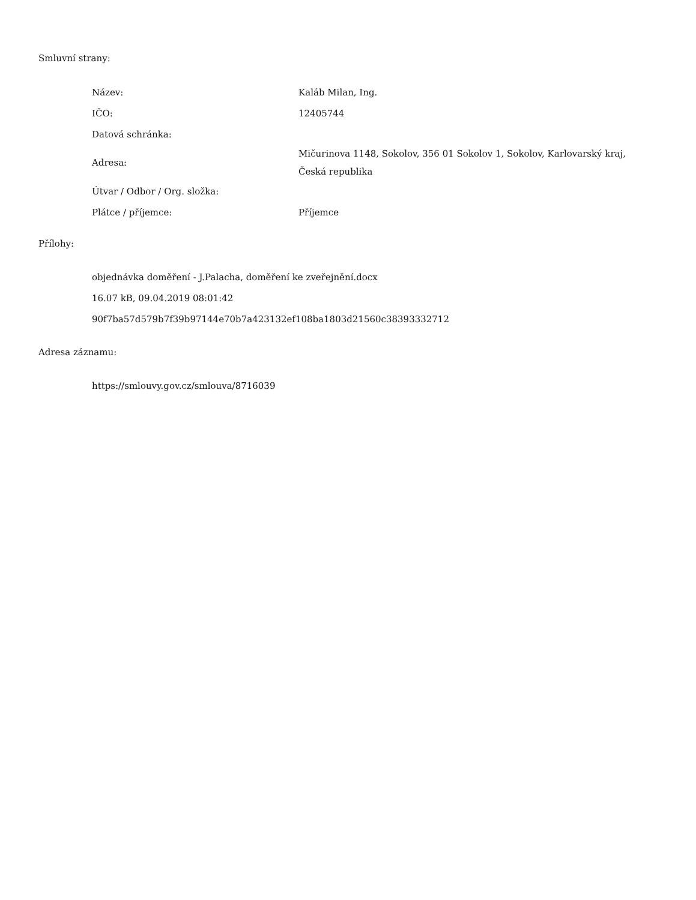Smluvní strany:
| Název: | Kaláb Milan, Ing. |
| IČO: | 12405744 |
| Datová schránka: | |
| Adresa: | Mičurinova 1148, Sokolov, 356 01 Sokolov 1, Sokolov, Karlovarský kraj, Česká republika |
| Útvar / Odbor / Org. složka: | |
| Plátce / příjemce: | Příjemce |
Přílohy:
objednávka doměření - J.Palacha, doměření ke zveřejnění.docx
16.07 kB, 09.04.2019 08:01:42
90f7ba57d579b7f39b97144e70b7a423132ef108ba1803d21560c38393332712
Adresa záznamu:
https://smlouvy.gov.cz/smlouva/8716039